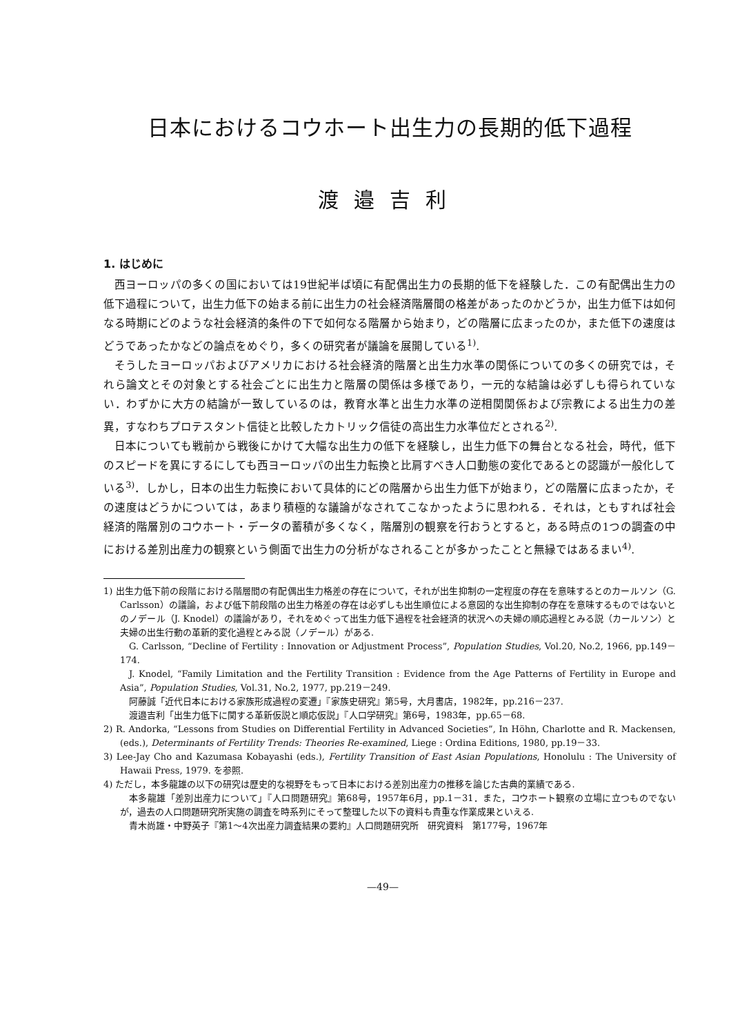日本におけるコウホート出生力の長期的低下過程
渡邉吉利
1. はじめに
西ヨーロッパの多くの国においては19世紀半ば頃に有配偶出生力の長期的低下を経験した．この有配偶出生力の低下過程について，出生力低下の始まる前に出生力の社会経済階層間の格差があったのかどうか，出生力低下は如何なる時期にどのような社会経済的条件の下で如何なる階層から始まり，どの階層に広まったのか，また低下の速度はどうであったかなどの論点をめぐり，多くの研究者が議論を展開している<sup>1)</sup>.
そうしたヨーロッパおよびアメリカにおける社会経済的階層と出生力水準の関係についての多くの研究では，それら論文とその対象とする社会ごとに出生力と階層の関係は多様であり，一元的な結論は必ずしも得られていない．わずかに大方の結論が一致しているのは，教育水準と出生力水準の逆相関関係および宗教による出生力の差異，すなわちプロテスタント信徒と比較したカトリック信徒の高出生力水準位だとされる<sup>2)</sup>.
日本についても戦前から戦後にかけて大幅な出生力の低下を経験し，出生力低下の舞台となる社会，時代，低下のスピードを異にするにしても西ヨーロッパの出生力転換と比肩すべき人口動態の変化であるとの認識が一般化している<sup>3)</sup>．しかし，日本の出生力転換において具体的にどの階層から出生力低下が始まり，どの階層に広まったか，その速度はどうかについては，あまり積極的な議論がなされてこなかったように思われる．それは，ともすれば社会経済的階層別のコウホート・データの蓄積が多くなく，階層別の観察を行おうとすると，ある時点の1つの調査の中における差別出産力の観察という側面で出生力の分析がなされることが多かったことと無縁ではあるまい<sup>4)</sup>.
1) 出生力低下前の段階における階層間の有配偶出生力格差の存在について，それが出生抑制の一定程度の存在を意味するとのカールソン（G. Carlsson）の議論，および低下前段階の出生力格差の存在は必ずしも出生順位による意図的な出生抑制の存在を意味するものではないとのノデール（J. Knodel）の議論があり，それをめぐって出生力低下過程を社会経済的状況への夫婦の順応過程とみる説（カールソン）と夫婦の出生行動の革新的変化過程とみる説（ノデール）がある.
G. Carlsson, “Decline of Fertility : Innovation or Adjustment Process”, Population Studies, Vol.20, No.2, 1966, pp.149－174.
J. Knodel, “Family Limitation and the Fertility Transition : Evidence from the Age Patterns of Fertility in Europe and Asia”, Population Studies, Vol.31, No.2, 1977, pp.219－249.
阿藤誠「近代日本における家族形成過程の変遷」『家族史研究』第5号，大月書店，1982年，pp.216－237.
渡邉吉利「出生力低下に関する革新仮説と順応仮説」『人口学研究』第6号，1983年，pp.65－68.
2) R. Andorka, “Lessons from Studies on Differential Fertility in Advanced Societies”, In Höhn, Charlotte and R. Mackensen, (eds.), Determinants of Fertility Trends: Theories Re-examined, Liege : Ordina Editions, 1980, pp.19－33.
3) Lee-Jay Cho and Kazumasa Kobayashi (eds.), Fertility Transition of East Asian Populations, Honolulu : The University of Hawaii Press, 1979. を参照.
4) ただし，本多龍雄の以下の研究は歴史的な視野をもって日本における差別出産力の推移を論じた古典的業績である.
本多龍雄「差別出産力について」『人口問題研究』第68号，1957年6月，pp.1－31．また，コウホート観察の立場に立つものでないが，過去の人口問題研究所実施の調査を時系列にそって整理した以下の資料も貴重な作業成果といえる.
青木尚雄・中野英子『第1～4次出産力調査結果の要約』人口問題研究所　研究資料　第177号，1967年
—49—